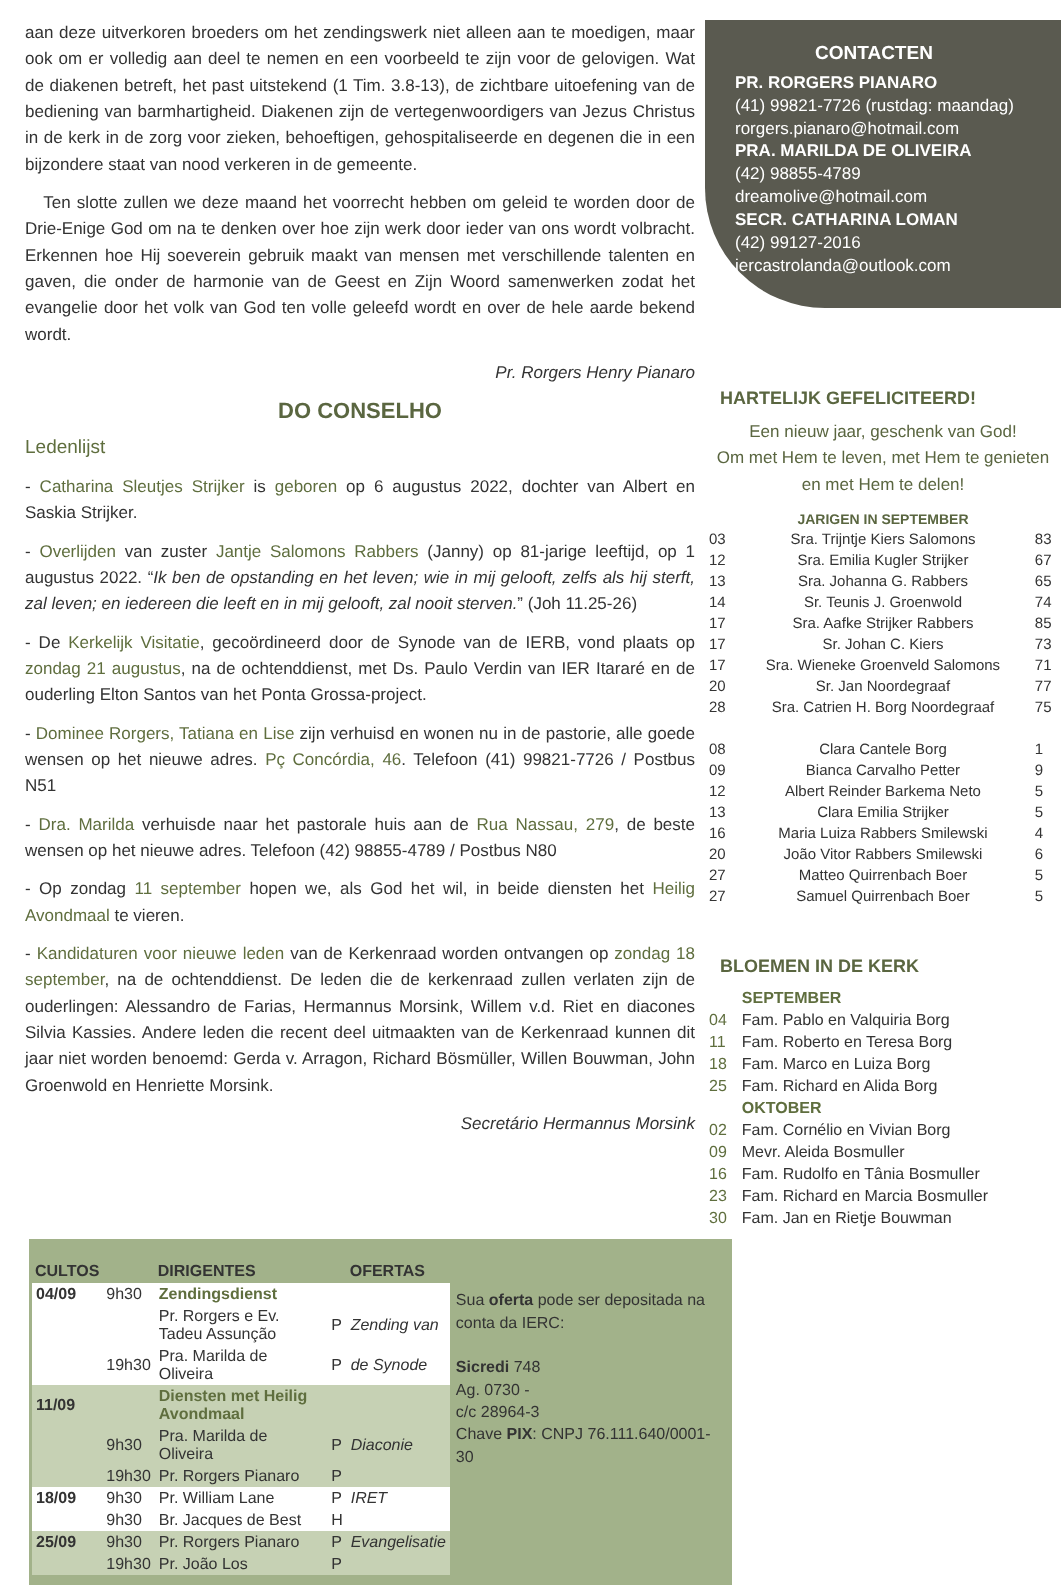aan deze uitverkoren broeders om het zendingswerk niet alleen aan te moedigen, maar ook om er volledig aan deel te nemen en een voorbeeld te zijn voor de gelovigen. Wat de diakenen betreft, het past uitstekend (1 Tim. 3.8-13), de zichtbare uitoefening van de bediening van barmhartigheid. Diakenen zijn de vertegenwoordigers van Jezus Christus in de kerk in de zorg voor zieken, behoeftigen, gehospitaliseerde en degenen die in een bijzondere staat van nood verkeren in de gemeente.
Ten slotte zullen we deze maand het voorrecht hebben om geleid te worden door de Drie-Enige God om na te denken over hoe zijn werk door ieder van ons wordt volbracht. Erkennen hoe Hij soeverein gebruik maakt van mensen met verschillende talenten en gaven, die onder de harmonie van de Geest en Zijn Woord samenwerken zodat het evangelie door het volk van God ten volle geleefd wordt en over de hele aarde bekend wordt.
Pr. Rorgers Henry Pianaro
DO CONSELHO
Ledenlijst
- Catharina Sleutjes Strijker is geboren op 6 augustus 2022, dochter van Albert en Saskia Strijker.
- Overlijden van zuster Jantje Salomons Rabbers (Janny) op 81-jarige leeftijd, op 1 augustus 2022. “Ik ben de opstanding en het leven; wie in mij gelooft, zelfs als hij sterft, zal leven; en iedereen die leeft en in mij gelooft, zal nooit sterven.” (Joh 11.25-26)
- De Kerkelijk Visitatie, gecoördineerd door de Synode van de IERB, vond plaats op zondag 21 augustus, na de ochtenddienst, met Ds. Paulo Verdin van IER Itararé en de ouderling Elton Santos van het Ponta Grossa-project.
- Dominee Rorgers, Tatiana en Lise zijn verhuisd en wonen nu in de pastorie, alle goede wensen op het nieuwe adres. Pç Concórdia, 46. Telefoon (41) 99821-7726 / Postbus N51
- Dra. Marilda verhuisde naar het pastorale huis aan de Rua Nassau, 279, de beste wensen op het nieuwe adres. Telefoon (42) 98855-4789 / Postbus N80
- Op zondag 11 september hopen we, als God het wil, in beide diensten het Heilig Avondmaal te vieren.
- Kandidaturen voor nieuwe leden van de Kerkenraad worden ontvangen op zondag 18 september, na de ochtenddienst. De leden die de kerkenraad zullen verlaten zijn de ouderlingen: Alessandro de Farias, Hermannus Morsink, Willem v.d. Riet en diacones Silvia Kassies. Andere leden die recent deel uitmaakten van de Kerkenraad kunnen dit jaar niet worden benoemd: Gerda v. Arragon, Richard Bösmüller, Willen Bouwman, John Groenwold en Henriette Morsink.
Secretário Hermannus Morsink
CONTACTEN
PR. RORGERS PIANARO
(41) 99821-7726 (rustdag: maandag)
rorgers.pianaro@hotmail.com
PRA. MARILDA DE OLIVEIRA
(42) 98855-4789
dreamolive@hotmail.com
SECR. CATHARINA LOMAN
(42) 99127-2016
iercastrolanda@outlook.com
HARTELIJK GEFELICITEERD!
Een nieuw jaar, geschenk van God!
Om met Hem te leven, met Hem te genieten en met Hem te delen!
| JARIGEN IN SEPTEMBER | | |
| --- | --- | --- |
| 03 | Sra. Trijntje Kiers Salomons | 83 |
| 12 | Sra. Emilia Kugler Strijker | 67 |
| 13 | Sra. Johanna G. Rabbers | 65 |
| 14 | Sr. Teunis J. Groenwold | 74 |
| 17 | Sra. Aafke Strijker Rabbers | 85 |
| 17 | Sr. Johan C. Kiers | 73 |
| 17 | Sra. Wieneke Groenveld Salomons | 71 |
| 20 | Sr. Jan Noordegraaf | 77 |
| 28 | Sra. Catrien H. Borg Noordegraaf | 75 |
| 08 | Clara Cantele Borg | 1 |
| 09 | Bianca Carvalho Petter | 9 |
| 12 | Albert Reinder Barkema Neto | 5 |
| 13 | Clara Emilia Strijker | 5 |
| 16 | Maria Luiza Rabbers Smilewski | 4 |
| 20 | João Vitor Rabbers Smilewski | 6 |
| 27 | Matteo Quirrenbach Boer | 5 |
| 27 | Samuel Quirrenbach Boer | 5 |
BLOEMEN IN DE KERK
| | SEPTEMBER |
| 04 | Fam. Pablo en Valquiria Borg |
| 11 | Fam. Roberto en Teresa Borg |
| 18 | Fam. Marco en Luiza Borg |
| 25 | Fam. Richard en Alida Borg |
| | OKTOBER |
| 02 | Fam. Cornélio en Vivian Borg |
| 09 | Mevr. Aleida Bosmuller |
| 16 | Fam. Rudolfo en Tânia Bosmuller |
| 23 | Fam. Richard en Marcia Bosmuller |
| 30 | Fam. Jan en Rietje Bouwman |
| CULTOS | | DIRIGENTES | | OFERTAS |
| --- | --- | --- | --- | --- |
| 04/09 | 9h30 | Zendingsdienst | | |
| | | Pr. Rorgers e Ev. Tadeu Assunção | P | Zending van |
| | 19h30 | Pra. Marilda de Oliveira | P | de Synode |
| 11/09 | | Diensten met Heilig Avondmaal | | |
| | 9h30 | Pra. Marilda de Oliveira | P | Diaconie |
| | 19h30 | Pr. Rorgers Pianaro | P | |
| 18/09 | 9h30 | Pr. William Lane | P | IRET |
| | 9h30 | Br. Jacques de Best | H | |
| 25/09 | 9h30 | Pr. Rorgers Pianaro | P | Evangelisatie |
| | 19h30 | Pr. João Los | P | |
Sua oferta pode ser depositada na conta da IERC:
Sicredi 748
Ag. 0730 -
c/c 28964-3
Chave PIX: CNPJ 76.111.640/0001-30